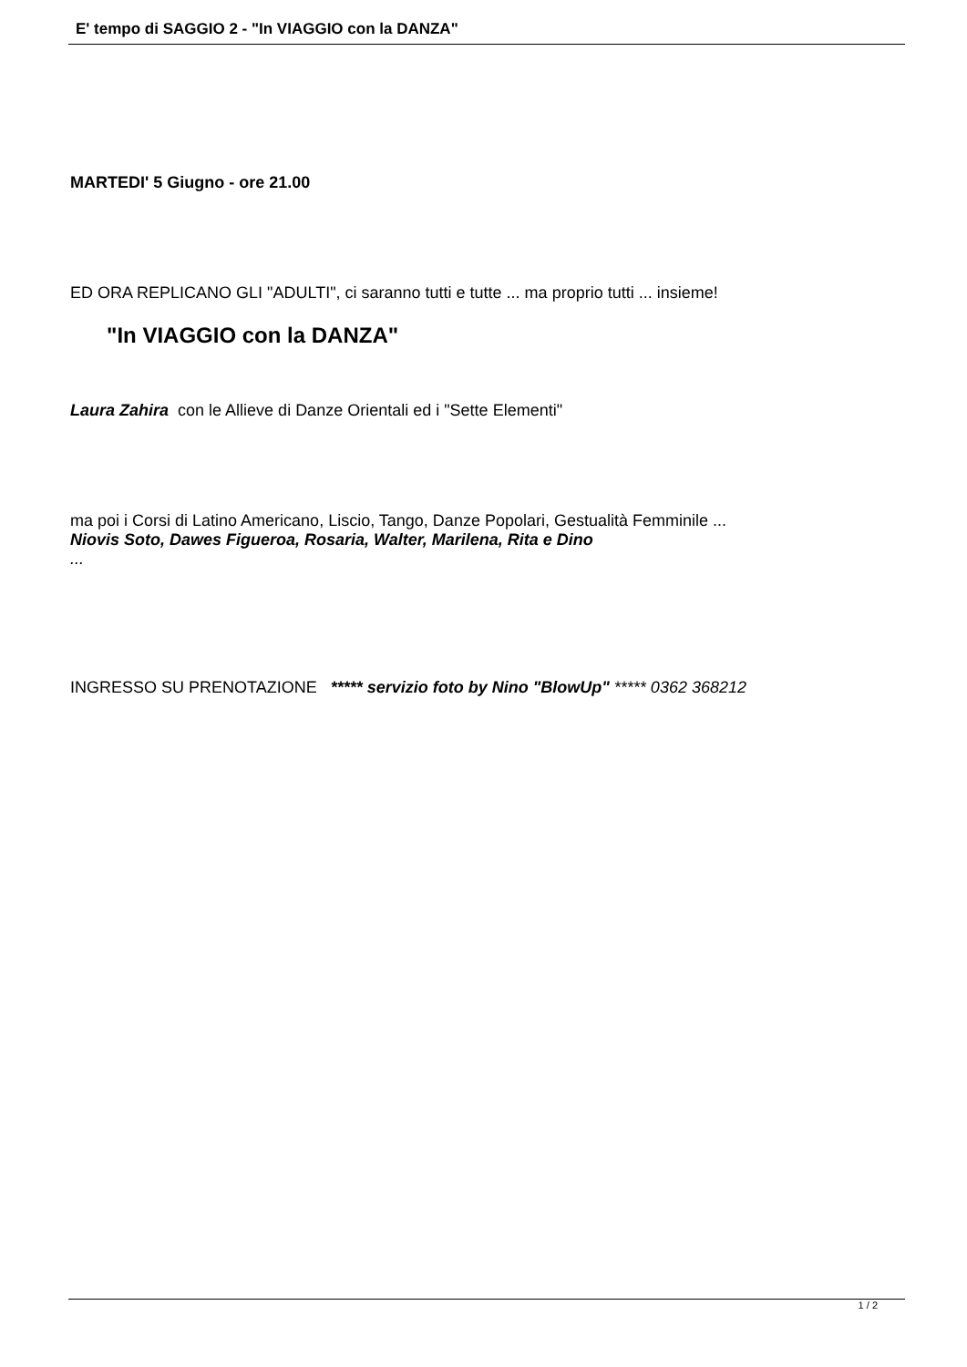E' tempo di SAGGIO 2 - "In VIAGGIO con la DANZA"
MARTEDI' 5 Giugno - ore 21.00
ED ORA REPLICANO GLI "ADULTI", ci saranno tutti e tutte ... ma proprio tutti ... insieme!
"In VIAGGIO con la DANZA"
Laura Zahira con le Allieve di Danze Orientali ed i "Sette Elementi"
ma poi i Corsi di Latino Americano, Liscio, Tango, Danze Popolari, Gestualità Femminile ...
Niovis Soto, Dawes Figueroa, Rosaria, Walter, Marilena, Rita e Dino
...
INGRESSO SU PRENOTAZIONE ***** servizio foto by Nino "BlowUp" ***** 0362 368212
1 / 2